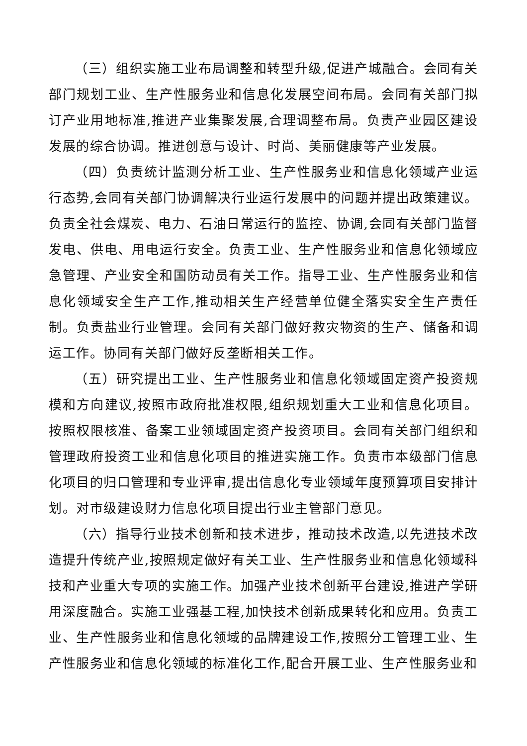（三）组织实施工业布局调整和转型升级,促进产城融合。会同有关部门规划工业、生产性服务业和信息化发展空间布局。会同有关部门拟订产业用地标准,推进产业集聚发展,合理调整布局。负责产业园区建设发展的综合协调。推进创意与设计、时尚、美丽健康等产业发展。
（四）负责统计监测分析工业、生产性服务业和信息化领域产业运行态势,会同有关部门协调解决行业运行发展中的问题并提出政策建议。负责全社会煤炭、电力、石油日常运行的监控、协调,会同有关部门监督发电、供电、用电运行安全。负责工业、生产性服务业和信息化领域应急管理、产业安全和国防动员有关工作。指导工业、生产性服务业和信息化领域安全生产工作,推动相关生产经营单位健全落实安全生产责任制。负责盐业行业管理。会同有关部门做好救灾物资的生产、储备和调运工作。协同有关部门做好反垄断相关工作。
（五）研究提出工业、生产性服务业和信息化领域固定资产投资规模和方向建议,按照市政府批准权限,组织规划重大工业和信息化项目。按照权限核准、备案工业领域固定资产投资项目。会同有关部门组织和管理政府投资工业和信息化项目的推进实施工作。负责市本级部门信息化项目的归口管理和专业评审,提出信息化专业领域年度预算项目安排计划。对市级建设财力信息化项目提出行业主管部门意见。
（六）指导行业技术创新和技术进步，推动技术改造,以先进技术改造提升传统产业,按照规定做好有关工业、生产性服务业和信息化领域科技和产业重大专项的实施工作。加强产业技术创新平台建设,推进产学研用深度融合。实施工业强基工程,加快技术创新成果转化和应用。负责工业、生产性服务业和信息化领域的品牌建设工作,按照分工管理工业、生产性服务业和信息化领域的标准化工作,配合开展工业、生产性服务业和